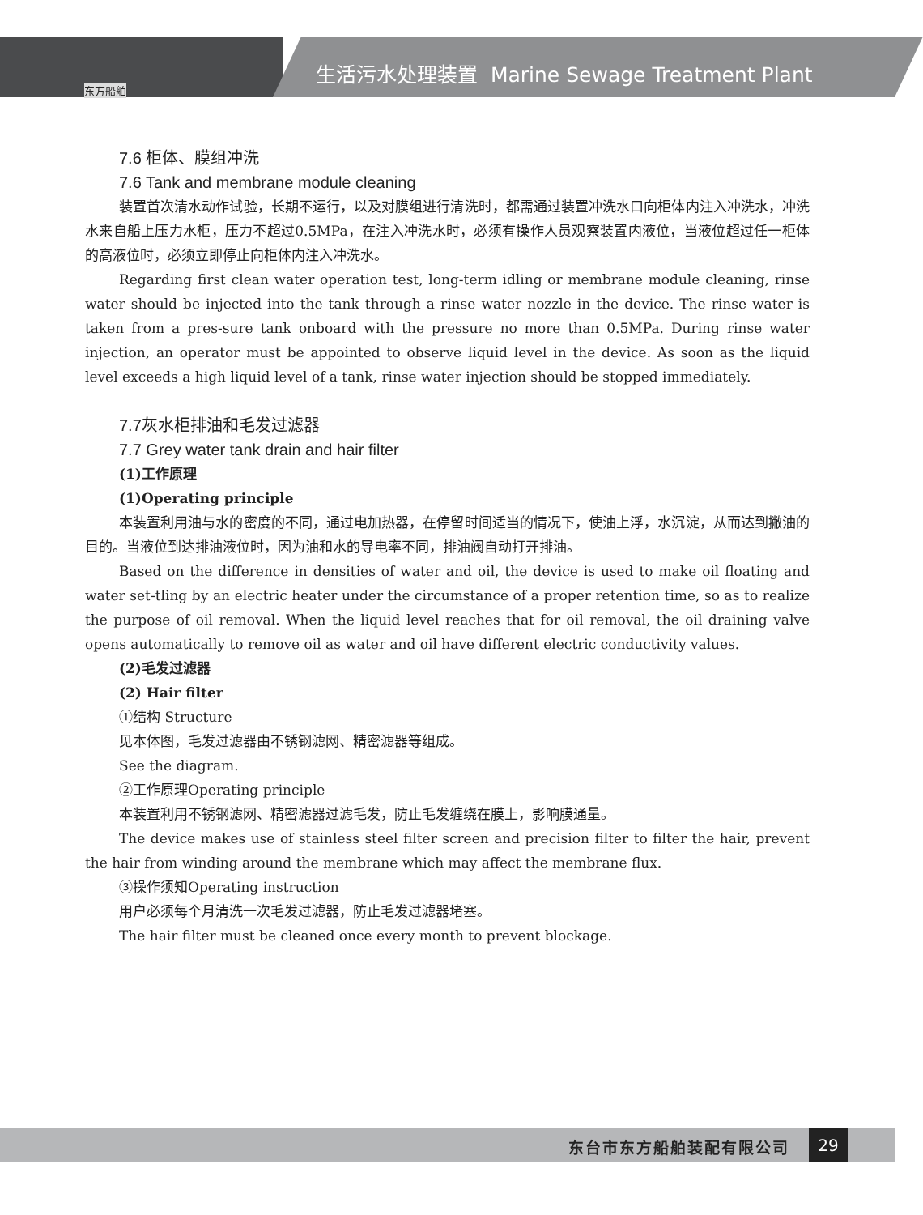生活污水处理装置 Marine Sewage Treatment Plant
东方船舶
7.6 柜体、膜组冲洗
7.6 Tank and membrane module cleaning
装置首次清水动作试验，长期不运行，以及对膜组进行清洗时，都需通过装置冲洗水口向柜体内注入冲洗水，冲洗水来自船上压力水柜，压力不超过0.5MPa，在注入冲洗水时，必须有操作人员观察装置内液位，当液位超过任一柜体的高液位时，必须立即停止向柜体内注入冲洗水。
Regarding first clean water operation test, long-term idling or membrane module cleaning, rinse water should be injected into the tank through a rinse water nozzle in the device. The rinse water is taken from a pres-sure tank onboard with the pressure no more than 0.5MPa. During rinse water injection, an operator must be appointed to observe liquid level in the device. As soon as the liquid level exceeds a high liquid level of a tank, rinse water injection should be stopped immediately.
7.7灰水柜排油和毛发过滤器
7.7 Grey water tank drain and hair filter
(1)工作原理
(1)Operating principle
本装置利用油与水的密度的不同，通过电加热器，在停留时间适当的情况下，使油上浮，水沉淀，从而达到撇油的目的。当液位到达排油液位时，因为油和水的导电率不同，排油阀自动打开排油。
Based on the difference in densities of water and oil, the device is used to make oil floating and water set-tling by an electric heater under the circumstance of a proper retention time, so as to realize the purpose of oil removal. When the liquid level reaches that for oil removal, the oil draining valve opens automatically to remove oil as water and oil have different electric conductivity values.
(2)毛发过滤器
(2) Hair filter
①结构 Structure
见本体图，毛发过滤器由不锈钢滤网、精密滤器等组成。
See the diagram.
②工作原理Operating principle
本装置利用不锈钢滤网、精密滤器过滤毛发，防止毛发缠绕在膜上，影响膜通量。
The device makes use of stainless steel filter screen and precision filter to filter the hair, prevent the hair from winding around the membrane which may affect the membrane flux.
③操作须知Operating instruction
用户必须每个月清洗一次毛发过滤器，防止毛发过滤器堵塞。
The hair filter must be cleaned once every month to prevent blockage.
东台市东方船舶装配有限公司 29